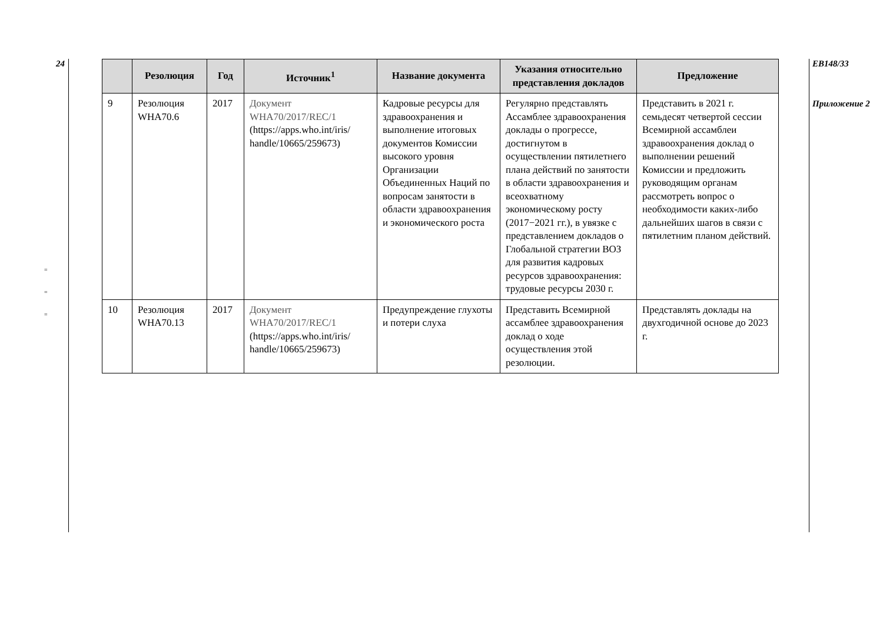24
=
=
=
| | Резолюция | Год | Источник<sup>1</sup> | Название документа | Указания относительно представления докладов | Предложение |
| --- | --- | --- | --- | --- | --- | --- |
| 9 | Резолюция WHA70.6 | 2017 | Документ WHA70/2017/REC/1 (https://apps.who.int/iris/ handle/10665/259673) | Кадровые ресурсы для здравоохранения и выполнение итоговых документов Комиссии высокого уровня Организации Объединенных Наций по вопросам занятости в области здравоохранения и экономического роста | Регулярно представлять Ассамблее здравоохранения доклады о прогрессе, достигнутом в осуществлении пятилетнего плана действий по занятости в области здравоохранения и всеохватному экономическому росту (2017−2021 гг.), в увязке с представлением докладов о Глобальной стратегии ВОЗ для развития кадровых ресурсов здравоохранения: трудовые ресурсы 2030 г. | Представить в 2021 г. семьдесят четвертой сессии Всемирной ассамблеи здравоохранения доклад о выполнении решений Комиссии и предложить руководящим органам рассмотреть вопрос о необходимости каких-либо дальнейших шагов в связи с пятилетним планом действий. |
| 10 | Резолюция WHA70.13 | 2017 | Документ WHA70/2017/REC/1 (https://apps.who.int/iris/ handle/10665/259673) | Предупреждение глухоты и потери слуха | Представить Всемирной ассамблее здравоохранения доклад о ходе осуществления этой резолюции. | Представлять доклады на двухгодичной основе до 2023 г. |
EB148/33
Приложение 2